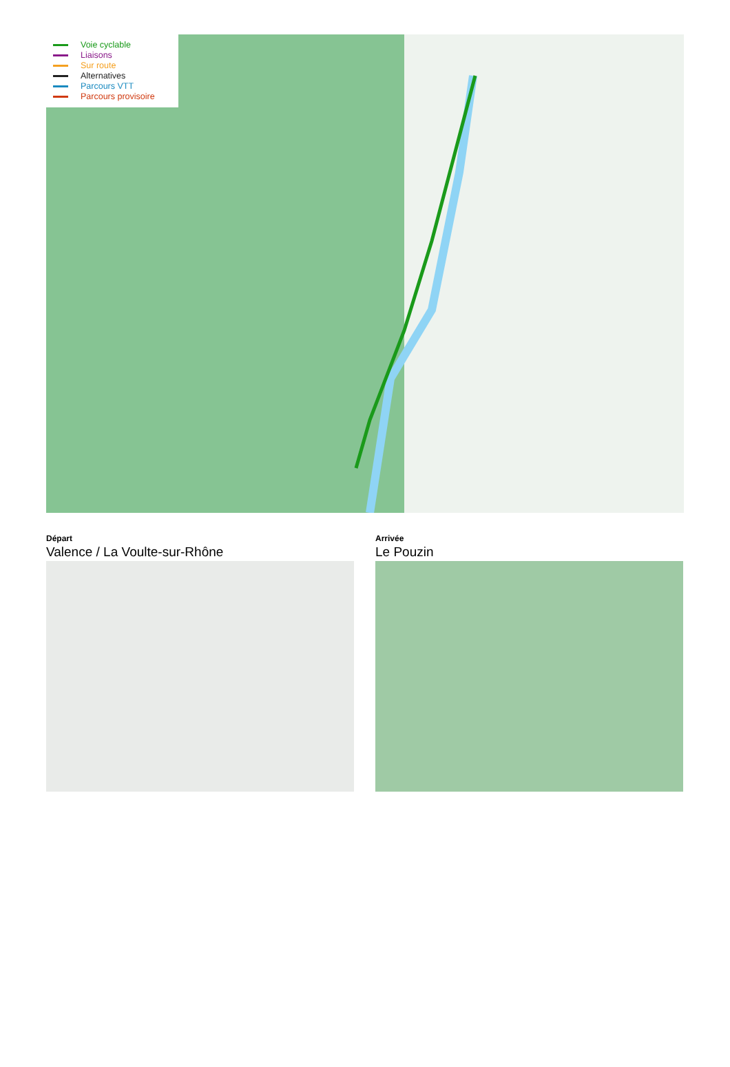Voie cyclable
Liaisons
Sur route
Alternatives
Parcours VTT
Parcours provisoire
Départ
Valence / La Voulte-sur-Rhône
Arrivée
Le Pouzin